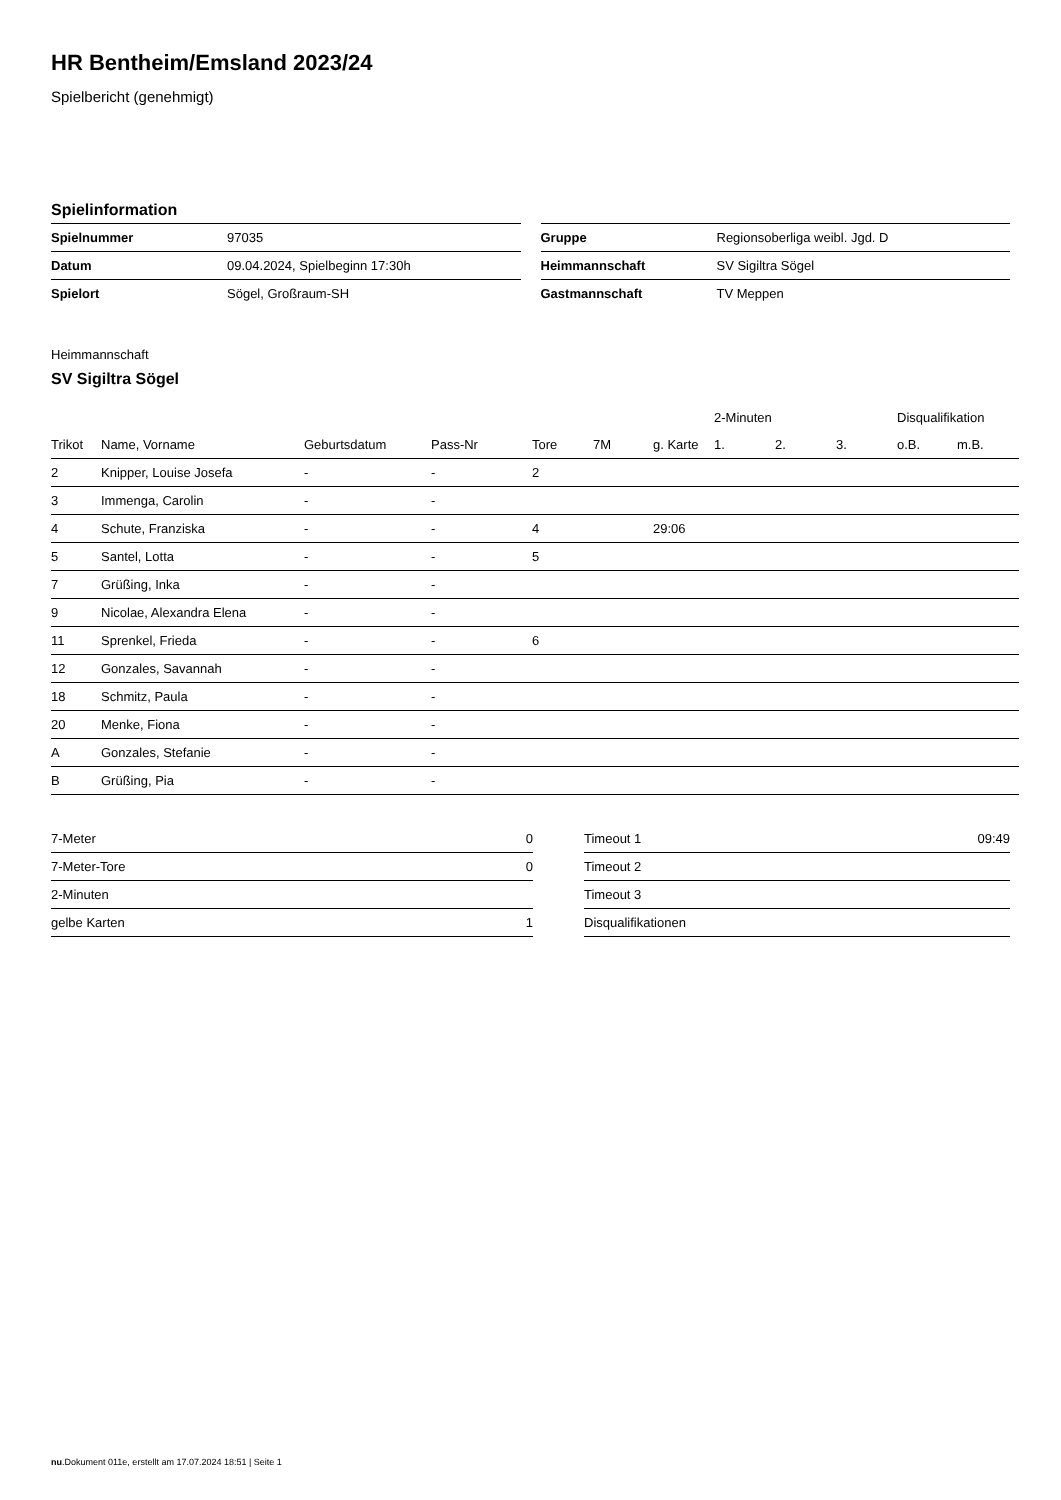HR Bentheim/Emsland 2023/24
Spielbericht (genehmigt)
Spielinformation
| Spielnummer | 97035 |
| Datum | 09.04.2024, Spielbeginn 17:30h |
| Spielort | Sögel, Großraum-SH |
| Gruppe | Regionsoberliga weibl. Jgd. D |
| Heimmannschaft | SV Sigiltra Sögel |
| Gastmannschaft | TV Meppen |
Heimmannschaft
SV Sigiltra Sögel
| | | | | | | | 2-Minuten | | | Disqualifikation | |
| --- | --- | --- | --- | --- | --- | --- | --- | --- | --- | --- | --- |
| Trikot | Name, Vorname | Geburtsdatum | Pass-Nr | Tore | 7M | g. Karte | 1. | 2. | 3. | o.B. | m.B. |
| 2 | Knipper, Louise Josefa | - | - | 2 | | | | | | | |
| 3 | Immenga, Carolin | - | - | | | | | | | | |
| 4 | Schute, Franziska | - | - | 4 | | 29:06 | | | | | |
| 5 | Santel, Lotta | - | - | 5 | | | | | | | |
| 7 | Grüßing, Inka | - | - | | | | | | | | |
| 9 | Nicolae, Alexandra Elena | - | - | | | | | | | | |
| 11 | Sprenkel, Frieda | - | - | 6 | | | | | | | |
| 12 | Gonzales, Savannah | - | - | | | | | | | | |
| 18 | Schmitz, Paula | - | - | | | | | | | | |
| 20 | Menke, Fiona | - | - | | | | | | | | |
| A | Gonzales, Stefanie | - | - | | | | | | | | |
| B | Grüßing, Pia | - | - | | | | | | | | |
| 7-Meter | 0 |
| 7-Meter-Tore | 0 |
| 2-Minuten | |
| gelbe Karten | 1 |
| Timeout 1 | 09:49 |
| Timeout 2 | |
| Timeout 3 | |
| Disqualifikationen | |
nu.Dokument 011e, erstellt am 17.07.2024 18:51 | Seite 1